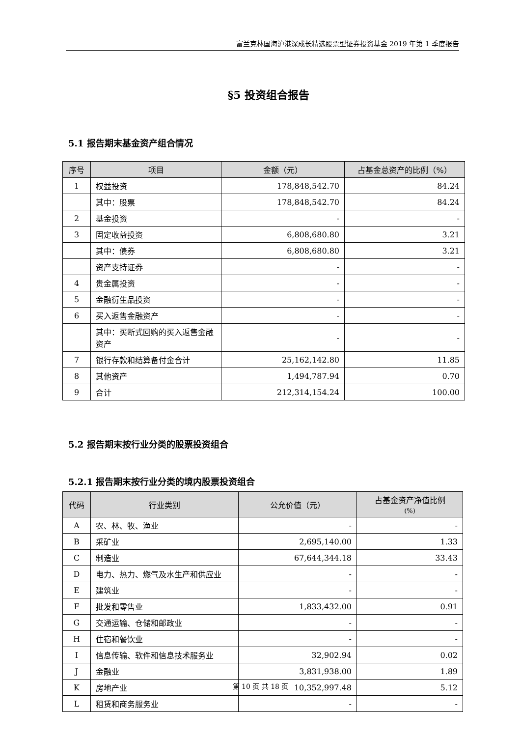富兰克林国海沪港深成长精选股票型证券投资基金 2019 年第 1 季度报告
§5 投资组合报告
5.1 报告期末基金资产组合情况
| 序号 | 项目 | 金额（元） | 占基金总资产的比例（%） |
| --- | --- | --- | --- |
| 1 | 权益投资 | 178,848,542.70 | 84.24 |
| | 其中：股票 | 178,848,542.70 | 84.24 |
| 2 | 基金投资 | - | - |
| 3 | 固定收益投资 | 6,808,680.80 | 3.21 |
| | 其中：债券 | 6,808,680.80 | 3.21 |
| | 资产支持证券 | - | - |
| 4 | 贵金属投资 | - | - |
| 5 | 金融衍生品投资 | - | - |
| 6 | 买入返售金融资产 | - | - |
| | 其中：买断式回购的买入返售金融资产 | - | - |
| 7 | 银行存款和结算备付金合计 | 25,162,142.80 | 11.85 |
| 8 | 其他资产 | 1,494,787.94 | 0.70 |
| 9 | 合计 | 212,314,154.24 | 100.00 |
5.2 报告期末按行业分类的股票投资组合
5.2.1 报告期末按行业分类的境内股票投资组合
| 代码 | 行业类别 | 公允价值（元） | 占基金资产净值比例 (%) |
| --- | --- | --- | --- |
| A | 农、林、牧、渔业 | - | - |
| B | 采矿业 | 2,695,140.00 | 1.33 |
| C | 制造业 | 67,644,344.18 | 33.43 |
| D | 电力、热力、燃气及水生产和供应业 | - | - |
| E | 建筑业 | - | - |
| F | 批发和零售业 | 1,833,432.00 | 0.91 |
| G | 交通运输、仓储和邮政业 | - | - |
| H | 住宿和餐饮业 | - | - |
| I | 信息传输、软件和信息技术服务业 | 32,902.94 | 0.02 |
| J | 金融业 | 3,831,938.00 | 1.89 |
| K | 房地产业 | 10,352,997.48 | 5.12 |
| L | 租赁和商务服务业 | - | - |
第 10 页 共 18 页